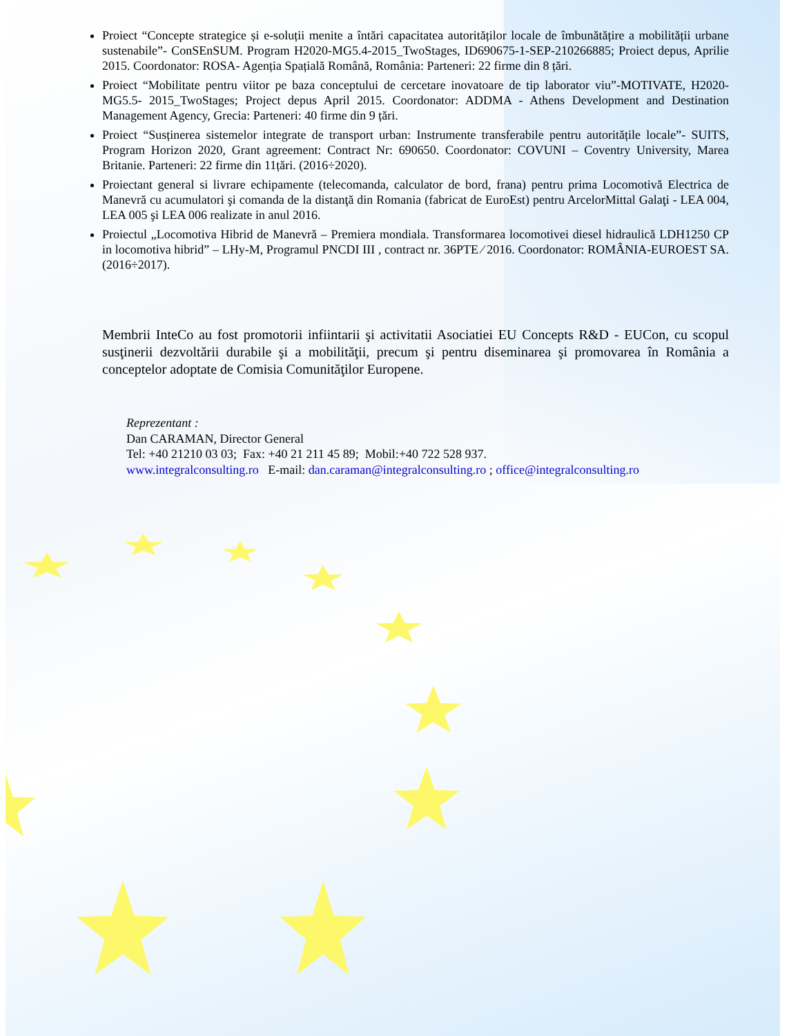Proiect “Concepte strategice și e-soluții menite a întări capacitatea autorităților locale de îmbunătățire a mobilității urbane sustenabile”- ConSEnSUM. Program H2020-MG5.4-2015_TwoStages, ID690675-1-SEP-210266885; Proiect depus, Aprilie 2015. Coordonator: ROSA- Agenția Spațială Română, România: Parteneri: 22 firme din 8 țări.
Proiect “Mobilitate pentru viitor pe baza conceptului de cercetare inovatoare de tip laborator viu”-MOTIVATE, H2020-MG5.5- 2015_TwoStages; Project depus April 2015. Coordonator: ADDMA - Athens Development and Destination Management Agency, Grecia: Parteneri: 40 firme din 9 țări.
Proiect “Susținerea sistemelor integrate de transport urban: Instrumente transferabile pentru autoritățile locale”- SUITS, Program Horizon 2020, Grant agreement: Contract Nr: 690650. Coordonator: COVUNI – Coventry University, Marea Britanie. Parteneri: 22 firme din 11țări. (2016÷2020).
Proiectant general si livrare echipamente (telecomanda, calculator de bord, frana) pentru prima Locomotivă Electrica de Manevră cu acumulatori şi comanda de la distanţă din Romania (fabricat de EuroEst) pentru ArcelorMittal Galaţi - LEA 004, LEA 005 şi LEA 006 realizate in anul 2016.
Proiectul „Locomotiva Hibrid de Manevră – Premiera mondiala. Transformarea locomotivei diesel hidraulică LDH1250 CP in locomotiva hibrid” – LHy-M, Programul PNCDI III , contract nr. 36PTE ⁄ 2016. Coordonator: ROMÂNIA-EUROEST SA. (2016÷2017).
Membrii InteCo au fost promotorii infiintarii şi activitatii Asociatiei EU Concepts R&D - EUCon, cu scopul susţinerii dezvoltării durabile şi a mobilităţii, precum şi pentru diseminarea şi promovarea în România a conceptelor adoptate de Comisia Comunităţilor Europene.
Reprezentant :
Dan CARAMAN, Director General
Tel: +40 21210 03 03; Fax: +40 21 211 45 89; Mobil:+40 722 528 937.
www.integralconsulting.ro E-mail: dan.caraman@integralconsulting.ro ; office@integralconsulting.ro